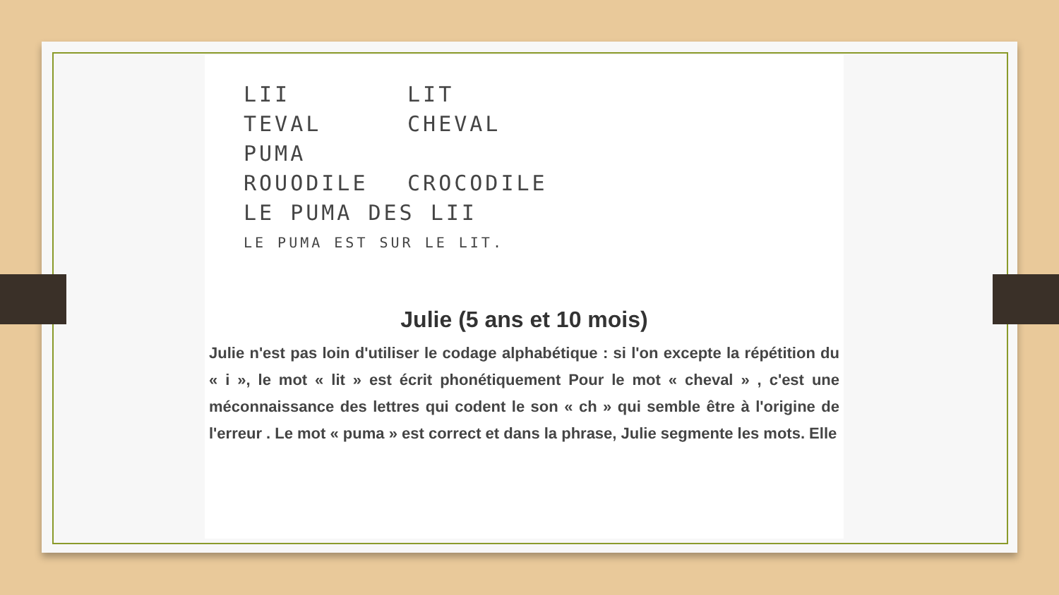LII LIT
TEVAL CHEVAL
PUMA
ROUODILE CROCODILE
LE PUMA DES LII
LE PUMA EST SUR LE LIT.
Julie (5 ans et 10 mois)
Julie n'est pas loin d'utiliser le codage alphabétique : si l'on excepte la répétition du « i », le mot « lit » est écrit phonétiquement Pour le mot « cheval » , c'est une méconnaissance des lettres qui codent le son « ch » qui semble être à l'origine de l'erreur . Le mot « puma » est correct et dans la phrase, Julie segmente les mots. Elle